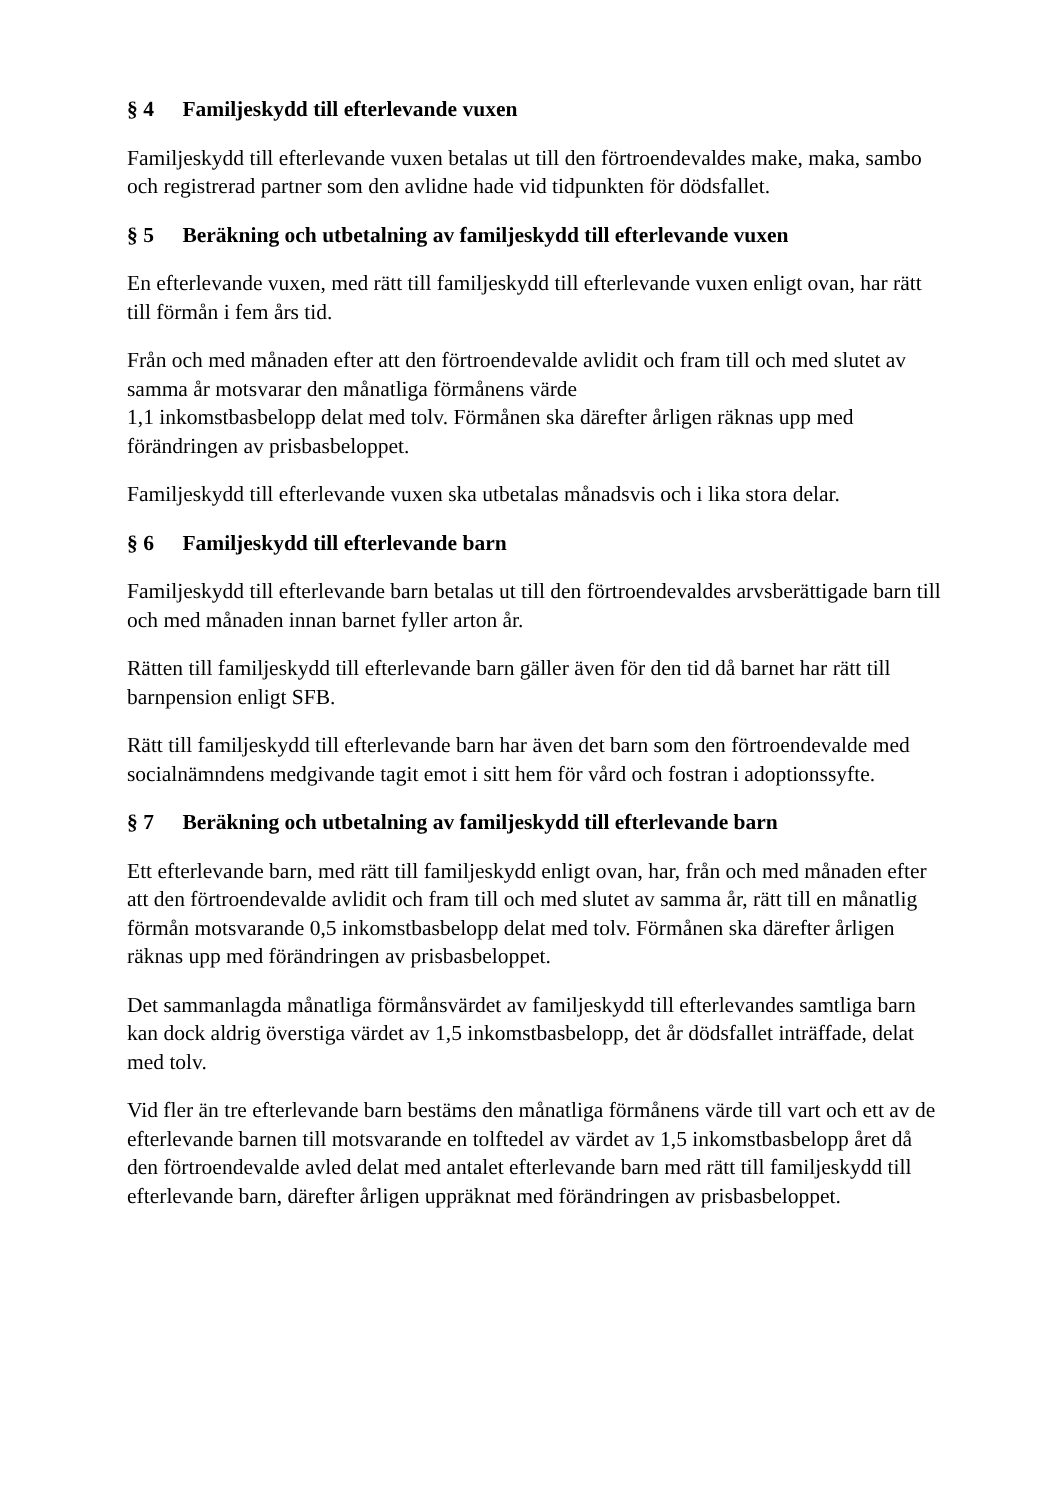§ 4 Familjeskydd till efterlevande vuxen
Familjeskydd till efterlevande vuxen betalas ut till den förtroendevaldes make, maka, sambo och registrerad partner som den avlidne hade vid tidpunkten för dödsfallet.
§ 5 Beräkning och utbetalning av familjeskydd till efterlevande vuxen
En efterlevande vuxen, med rätt till familjeskydd till efterlevande vuxen enligt ovan, har rätt till förmån i fem års tid.
Från och med månaden efter att den förtroendevalde avlidit och fram till och med slutet av samma år motsvarar den månatliga förmånens värde
1,1 inkomstbasbelopp delat med tolv. Förmånen ska därefter årligen räknas upp med förändringen av prisbasbeloppet.
Familjeskydd till efterlevande vuxen ska utbetalas månadsvis och i lika stora delar.
§ 6 Familjeskydd till efterlevande barn
Familjeskydd till efterlevande barn betalas ut till den förtroendevaldes arvsberättigade barn till och med månaden innan barnet fyller arton år.
Rätten till familjeskydd till efterlevande barn gäller även för den tid då barnet har rätt till barnpension enligt SFB.
Rätt till familjeskydd till efterlevande barn har även det barn som den förtroendevalde med socialnämndens medgivande tagit emot i sitt hem för vård och fostran i adoptionssyfte.
§ 7 Beräkning och utbetalning av familjeskydd till efterlevande barn
Ett efterlevande barn, med rätt till familjeskydd enligt ovan, har, från och med månaden efter att den förtroendevalde avlidit och fram till och med slutet av samma år, rätt till en månatlig förmån motsvarande 0,5 inkomstbasbelopp delat med tolv. Förmånen ska därefter årligen räknas upp med förändringen av prisbasbeloppet.
Det sammanlagda månatliga förmånsvärdet av familjeskydd till efterlevandes samtliga barn kan dock aldrig överstiga värdet av 1,5 inkomstbasbelopp, det år dödsfallet inträffade, delat med tolv.
Vid fler än tre efterlevande barn bestäms den månatliga förmånens värde till vart och ett av de efterlevande barnen till motsvarande en tolftedel av värdet av 1,5 inkomstbasbelopp året då den förtroendevalde avled delat med antalet efterlevande barn med rätt till familjeskydd till efterlevande barn, därefter årligen uppräknat med förändringen av prisbasbeloppet.